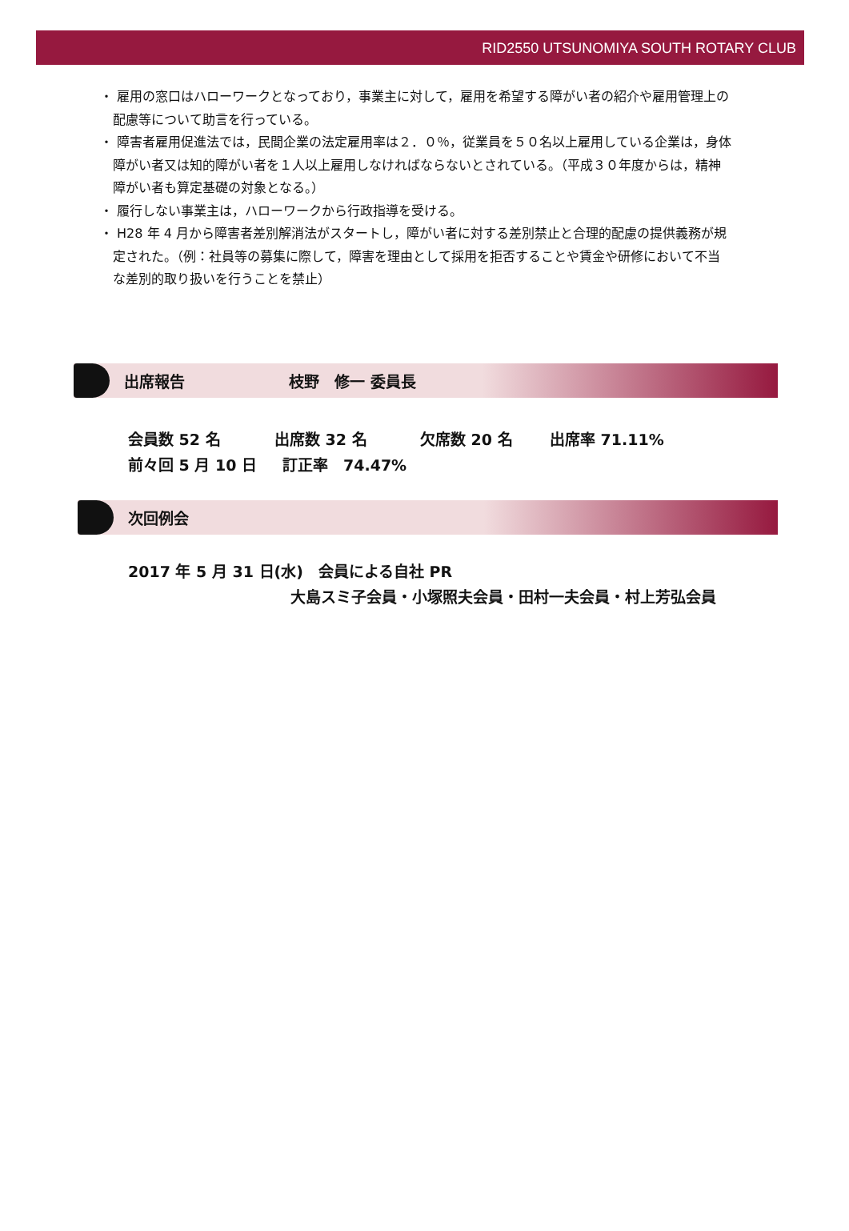RID2550 UTSUNOMIYA SOUTH ROTARY CLUB
・ 雇用の窓口はハローワークとなっており，事業主に対して，雇用を希望する障がい者の紹介や雇用管理上の配慮等について助言を行っている。
・ 障害者雇用促進法では，民間企業の法定雇用率は２．０％，従業員を５０名以上雇用している企業は，身体障がい者又は知的障がい者を１人以上雇用しなければならないとされている。（平成３０年度からは，精神障がい者も算定基礎の対象となる。）
・ 履行しない事業主は，ハローワークから行政指導を受ける。
・ H28 年 4 月から障害者差別解消法がスタートし，障がい者に対する差別禁止と合理的配慮の提供義務が規定された。（例：社員等の募集に際して，障害を理由として採用を拒否することや賃金や研修において不当な差別的取り扱いを行うことを禁止）
出席報告 枝野　修一 委員長
会員数 52 名 出席数 32 名 欠席数 20 名 出席率 71.11%
前々回 5 月 10 日 訂正率　74.47%
次回例会
2017 年 5 月 31 日(水)　会員による自社 PR
大島スミ子会員・小塚照夫会員・田村一夫会員・村上芳弘会員